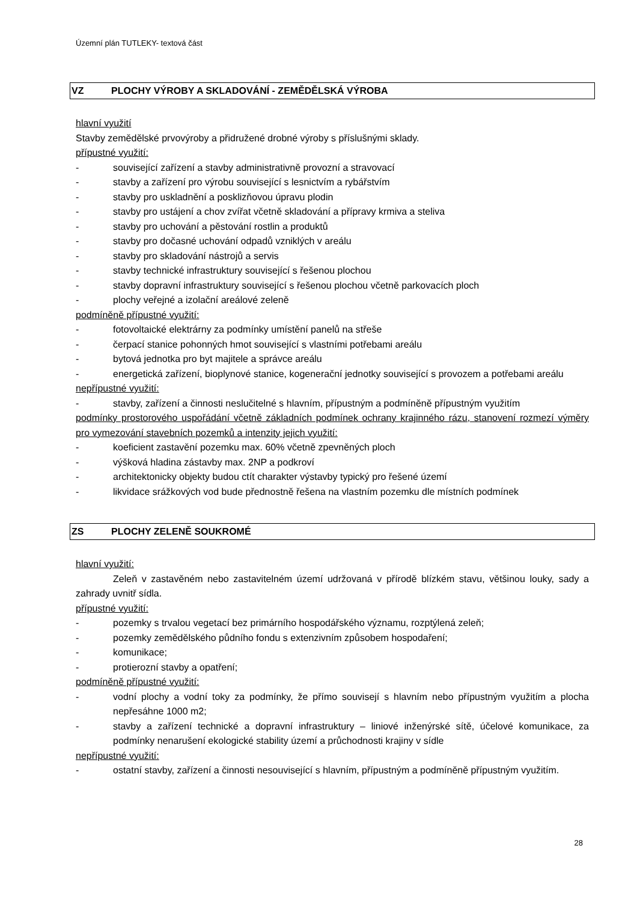Územní plán TUTLEKY- textová část
VZ PLOCHY VÝROBY A SKLADOVÁNÍ - ZEMĚDĚLSKÁ VÝROBA
hlavní využití
Stavby zemědělské prvovýroby a přidružené drobné výroby s příslušnými sklady.
přípustné využití:
- související zařízení a stavby administrativně provozní a stravovací
- stavby a zařízení pro výrobu související s lesnictvím a rybářstvím
- stavby pro uskladnění a posklizňovou úpravu plodin
- stavby pro ustájení a chov zvířat včetně skladování a přípravy krmiva a steliva
- stavby pro uchování a pěstování rostlin a produktů
- stavby pro dočasné uchování odpadů vzniklých v areálu
- stavby pro skladování nástrojů a servis
- stavby technické infrastruktury související s řešenou plochou
- stavby dopravní infrastruktury související s řešenou plochou včetně parkovacích ploch
- plochy veřejné a izolační areálové zeleně
podmíněně přípustné využití:
- fotovoltaické elektrárny za podmínky umístění panelů na střeše
- čerpací stanice pohonných hmot související s vlastními potřebami areálu
- bytová jednotka pro byt majitele a správce areálu
- energetická zařízení, bioplynové stanice, kogenerační jednotky související s provozem a potřebami areálu
nepřípustné využití:
- stavby, zařízení a činnosti neslučitelné s hlavním, přípustným a podmíněně přípustným využitím
podmínky prostorového uspořádání včetně základních podmínek ochrany krajinného rázu, stanovení rozmezí výměry pro vymezování stavebních pozemků a intenzity jejich využití:
- koeficient zastavění pozemku max. 60% včetně zpevněných ploch
- výšková hladina zástavby max. 2NP a podkroví
- architektonicky objekty budou ctít charakter výstavby typický pro řešené území
- likvidace srážkových vod bude přednostně řešena na vlastním pozemku dle místních podmínek
ZS PLOCHY ZELENĚ SOUKROMÉ
hlavní využití:
Zeleň v zastavěném nebo zastavitelném území udržovaná v přírodě blízkém stavu, většinou louky, sady a zahrady uvnitř sídla.
přípustné využití:
- pozemky s trvalou vegetací bez primárního hospodářského významu, rozptýlená zeleň;
- pozemky zemědělského půdního fondu s extenzivním způsobem hospodaření;
- komunikace;
- protierozní stavby a opatření;
podmíněně přípustné využití:
- vodní plochy a vodní toky za podmínky, že přímo souvisejí s hlavním nebo přípustným využitím a plocha nepřesáhne 1000 m2;
- stavby a zařízení technické a dopravní infrastruktury – liniové inženýrské sítě, účelové komunikace, za podmínky nenarušení ekologické stability území a průchodnosti krajiny v sídle
nepřípustné využití:
- ostatní stavby, zařízení a činnosti nesouvisející s hlavním, přípustným a podmíněně přípustným využitím.
28